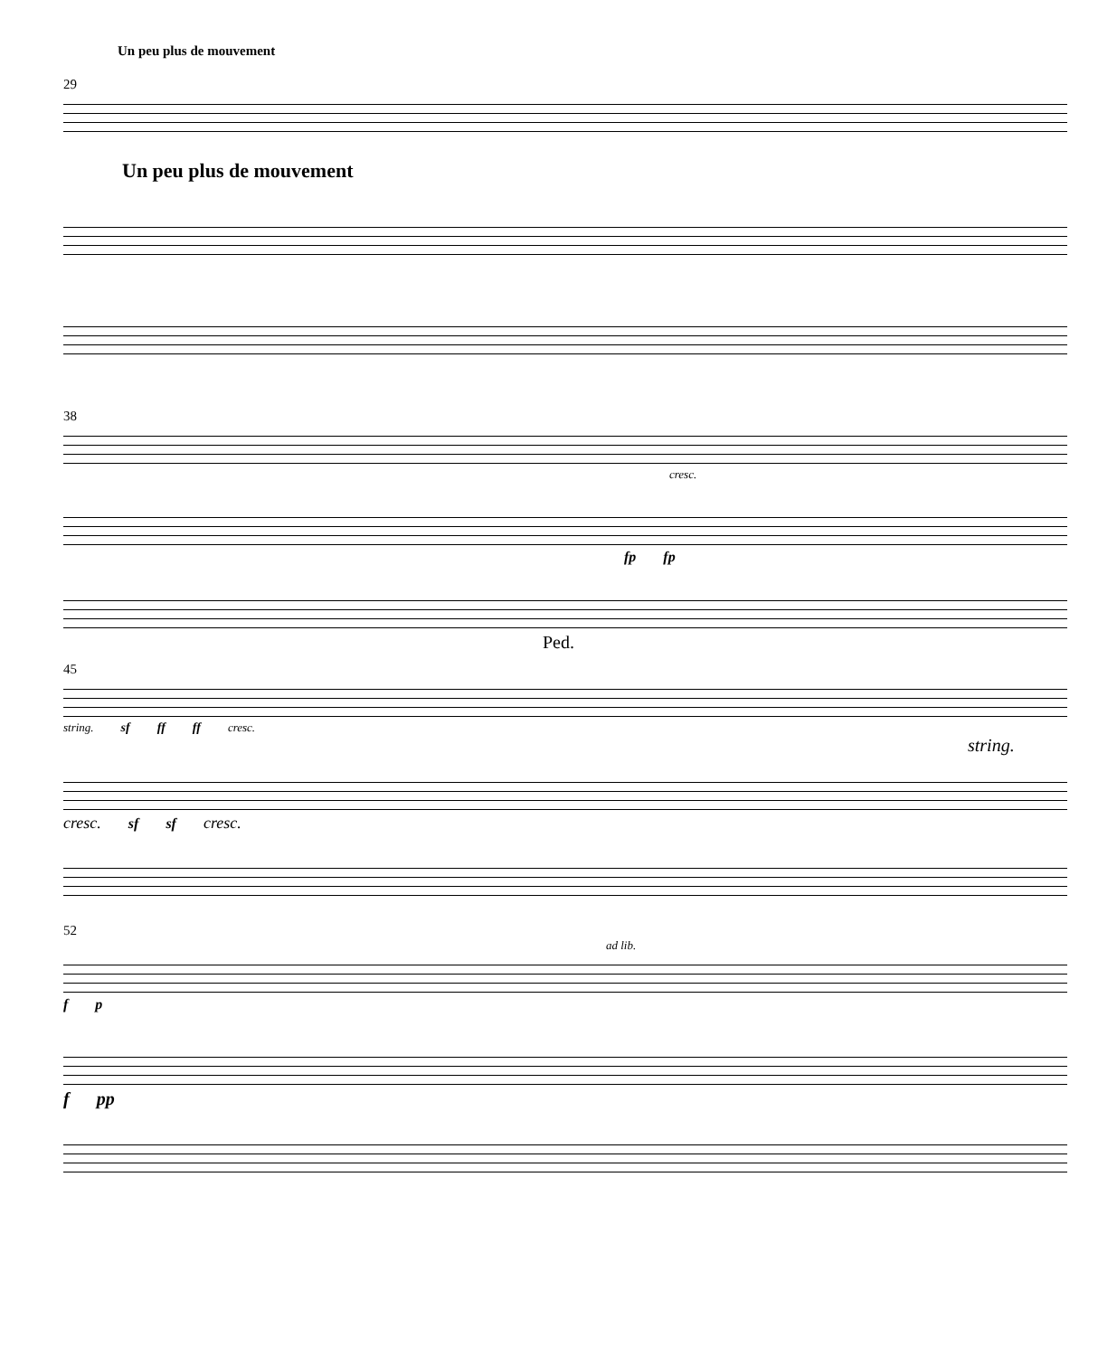Un peu plus de mouvement
29
Un peu plus de mouvement
38
cresc.
fp fp
Ped.
45
string. sf ff ff cresc.
string.
cresc. sf sf cresc.
52
ad lib.
f p
f pp